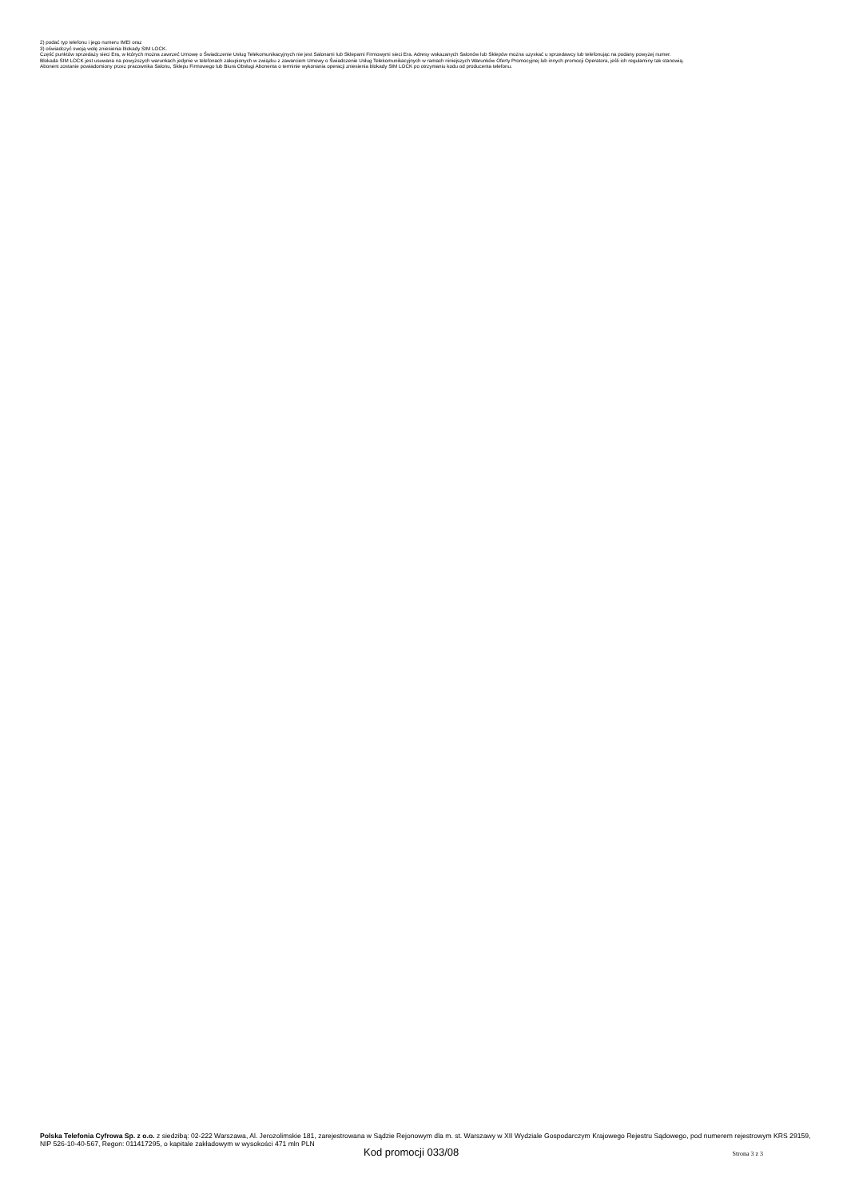2) podać typ telefonu i jego numeru IMEI oraz
3) oświadczyć swoją wolę zniesienia blokady SIM LOCK.
Część punktów sprzedaży sieci Era, w których można zawrzeć Umowę o Świadczenie Usług Telekomunikacyjnych nie jest Salonami lub Sklepami Firmowymi sieci Era. Adresy wskazanych Salonów lub Sklepów można uzyskać u sprzedawcy lub telefonując na podany powyżej numer.
Blokada SIM LOCK jest usuwana na powyższych warunkach jedynie w telefonach zakupionych w związku z zawarciem Umowy o Świadczenie Usług Telekomunikacyjnych w ramach niniejszych Warunków Oferty Promocyjnej lub innych promocji Operatora, jeśli ich regulaminy tak stanowią.
Abonent zostanie powiadomiony przez pracownika Salonu, Sklepu Firmowego lub Biura Obsługi Abonenta o terminie wykonania operacji zniesienia blokady SIM LOCK po otrzymaniu kodu od producenta telefonu.
Polska Telefonia Cyfrowa Sp. z o.o. z siedzibą: 02-222 Warszawa, Al. Jerozolimskie 181, zarejestrowana w Sądzie Rejonowym dla m. st. Warszawy w XII Wydziale Gospodarczym Krajowego Rejestru Sądowego, pod numerem rejestrowym KRS 29159, NIP 526-10-40-567, Regon: 011417295, o kapitale zakładowym w wysokości 471 mln PLN
Kod promocji 033/08 Strona 3 z 3